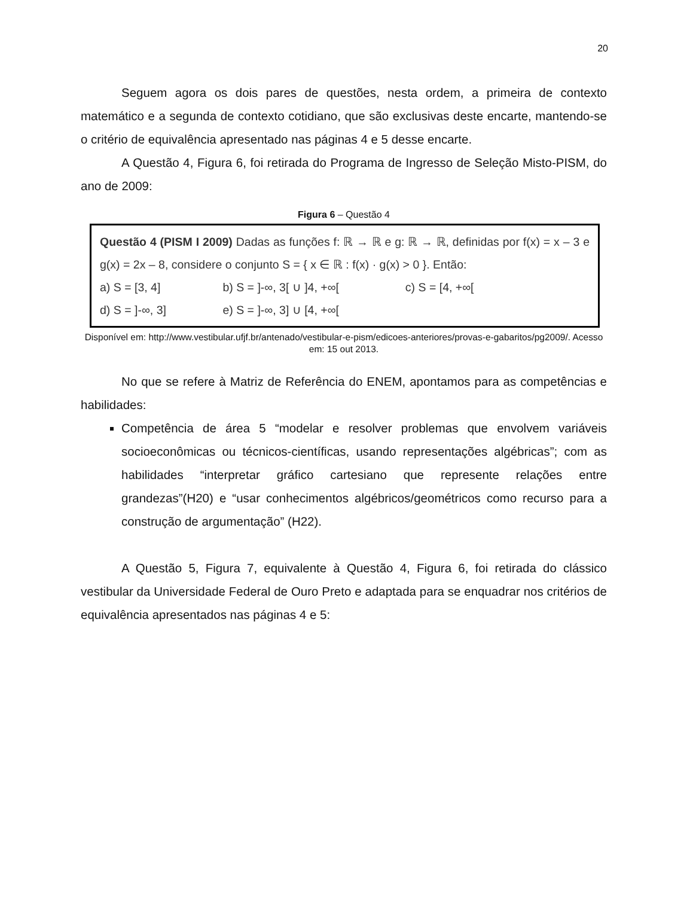20
Seguem agora os dois pares de questões, nesta ordem, a primeira de contexto matemático e a segunda de contexto cotidiano, que são exclusivas deste encarte, mantendo-se o critério de equivalência apresentado nas páginas 4 e 5 desse encarte.
A Questão 4, Figura 6, foi retirada do Programa de Ingresso de Seleção Misto-PISM, do ano de 2009:
Figura 6 – Questão 4
Questão 4 (PISM I 2009) Dadas as funções f: ℝ → ℝ e g: ℝ → ℝ, definidas por f(x) = x – 3 e g(x) = 2x – 8, considere o conjunto S = { x ∈ ℝ : f(x) · g(x) > 0 }. Então:
a) S = [3, 4] b) S = ]-∞, 3[ ∪ ]4, +∞[ c) S = [4, +∞[
d) S = ]-∞, 3] e) S = ]-∞, 3] ∪ [4, +∞[
Disponível em: http://www.vestibular.ufjf.br/antenado/vestibular-e-pism/edicoes-anteriores/provas-e-gabaritos/pg2009/. Acesso em: 15 out 2013.
No que se refere à Matriz de Referência do ENEM, apontamos para as competências e habilidades:
Competência de área 5 “modelar e resolver problemas que envolvem variáveis socioeconômicas ou técnicos-científicas, usando representações algébricas”; com as habilidades “interpretar gráfico cartesiano que represente relações entre grandezas”(H20) e “usar conhecimentos algébricos/geométricos como recurso para a construção de argumentação” (H22).
A Questão 5, Figura 7, equivalente à Questão 4, Figura 6, foi retirada do clássico vestibular da Universidade Federal de Ouro Preto e adaptada para se enquadrar nos critérios de equivalência apresentados nas páginas 4 e 5: